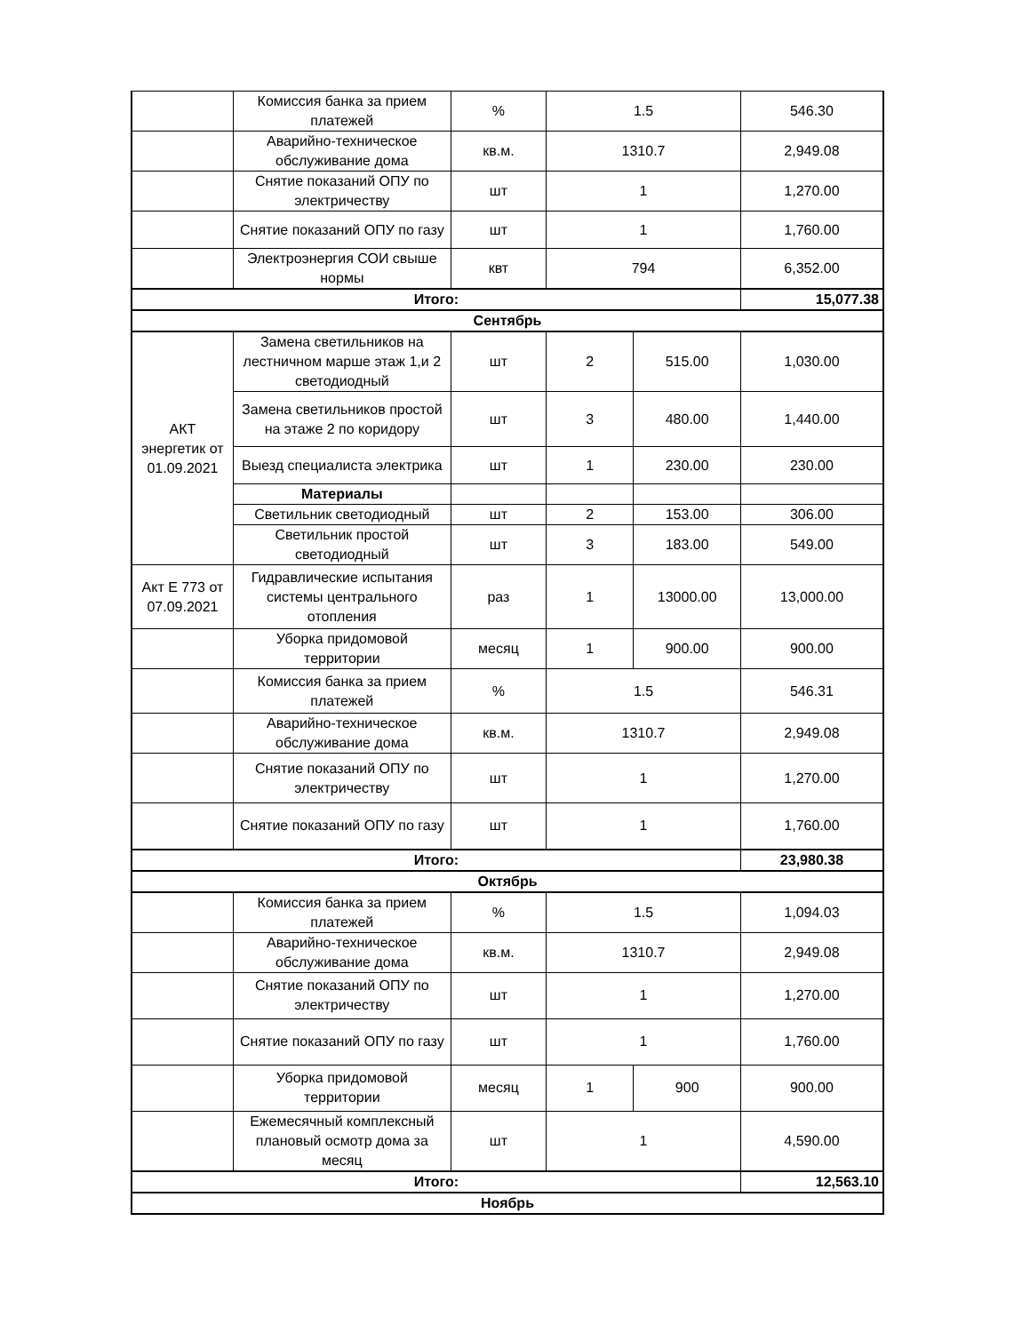| | Комиссия банка за прием платежей | % | 1.5 | | 546.30 |
| | Аварийно-техническое обслуживание дома | кв.м. | 1310.7 | | 2,949.08 |
| | Снятие показаний ОПУ по электричеству | шт | 1 | | 1,270.00 |
| | Снятие показаний ОПУ по газу | шт | 1 | | 1,760.00 |
| | Электроэнергия СОИ свыше нормы | квт | 794 | | 6,352.00 |
| Итого: | | | | | 15,077.38 |
| Сентябрь | | | | | |
| АКТ энергетик от 01.09.2021 | Замена светильников на лестничном марше этаж 1,и 2 светодиодный | шт | 2 | 515.00 | 1,030.00 |
| | Замена светильников простой на этаже 2 по коридору | шт | 3 | 480.00 | 1,440.00 |
| | Выезд специалиста электрика | шт | 1 | 230.00 | 230.00 |
| | Материалы | | | | |
| | Светильник светодиодный | шт | 2 | 153.00 | 306.00 |
| | Светильник простой светодиодный | шт | 3 | 183.00 | 549.00 |
| Акт Е 773 от 07.09.2021 | Гидравлические испытания системы центрального отопления | раз | 1 | 13000.00 | 13,000.00 |
| | Уборка придомовой территории | месяц | 1 | 900.00 | 900.00 |
| | Комиссия банка за прием платежей | % | 1.5 | | 546.31 |
| | Аварийно-техническое обслуживание дома | кв.м. | 1310.7 | | 2,949.08 |
| | Снятие показаний ОПУ по электричеству | шт | 1 | | 1,270.00 |
| | Снятие показаний ОПУ по газу | шт | 1 | | 1,760.00 |
| Итого: | | | | | 23,980.38 |
| Октябрь | | | | | |
| | Комиссия банка за прием платежей | % | 1.5 | | 1,094.03 |
| | Аварийно-техническое обслуживание дома | кв.м. | 1310.7 | | 2,949.08 |
| | Снятие показаний ОПУ по электричеству | шт | 1 | | 1,270.00 |
| | Снятие показаний ОПУ по газу | шт | 1 | | 1,760.00 |
| | Уборка придомовой территории | месяц | 1 | 900 | 900.00 |
| | Ежемесячный комплексный плановый осмотр дома за месяц | шт | 1 | | 4,590.00 |
| Итого: | | | | | 12,563.10 |
| Ноябрь | | | | | |